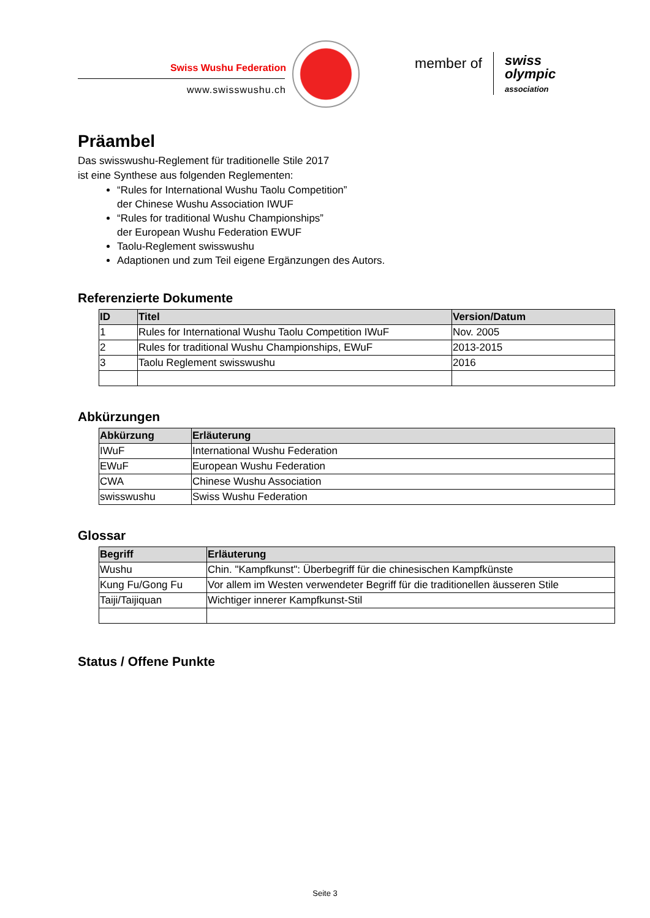Swiss Wushu Federation
www.swisswushu.ch
member of
swiss
olympic
association
Präambel
Das swisswushu-Reglement für traditionelle Stile 2017
ist eine Synthese aus folgenden Reglementen:
“Rules for International Wushu Taolu Competition”
der Chinese Wushu Association IWUF
“Rules for traditional Wushu Championships”
der European Wushu Federation EWUF
Taolu-Reglement swisswushu
Adaptionen und zum Teil eigene Ergänzungen des Autors.
Referenzierte Dokumente
| ID | Titel | Version/Datum |
| --- | --- | --- |
| 1 | Rules for International Wushu Taolu Competition IWuF | Nov. 2005 |
| 2 | Rules for traditional Wushu Championships, EWuF | 2013-2015 |
| 3 | Taolu Reglement swisswushu | 2016 |
Abkürzungen
| Abkürzung | Erläuterung |
| --- | --- |
| IWuF | International Wushu Federation |
| EWuF | European Wushu Federation |
| CWA | Chinese Wushu Association |
| swisswushu | Swiss Wushu Federation |
Glossar
| Begriff | Erläuterung |
| --- | --- |
| Wushu | Chin. "Kampfkunst": Überbegriff für die chinesischen Kampfkünste |
| Kung Fu/Gong Fu | Vor allem im Westen verwendeter Begriff für die traditionellen äusseren Stile |
| Taiji/Taijiquan | Wichtiger innerer Kampfkunst-Stil |
Status / Offene Punkte
Seite 3